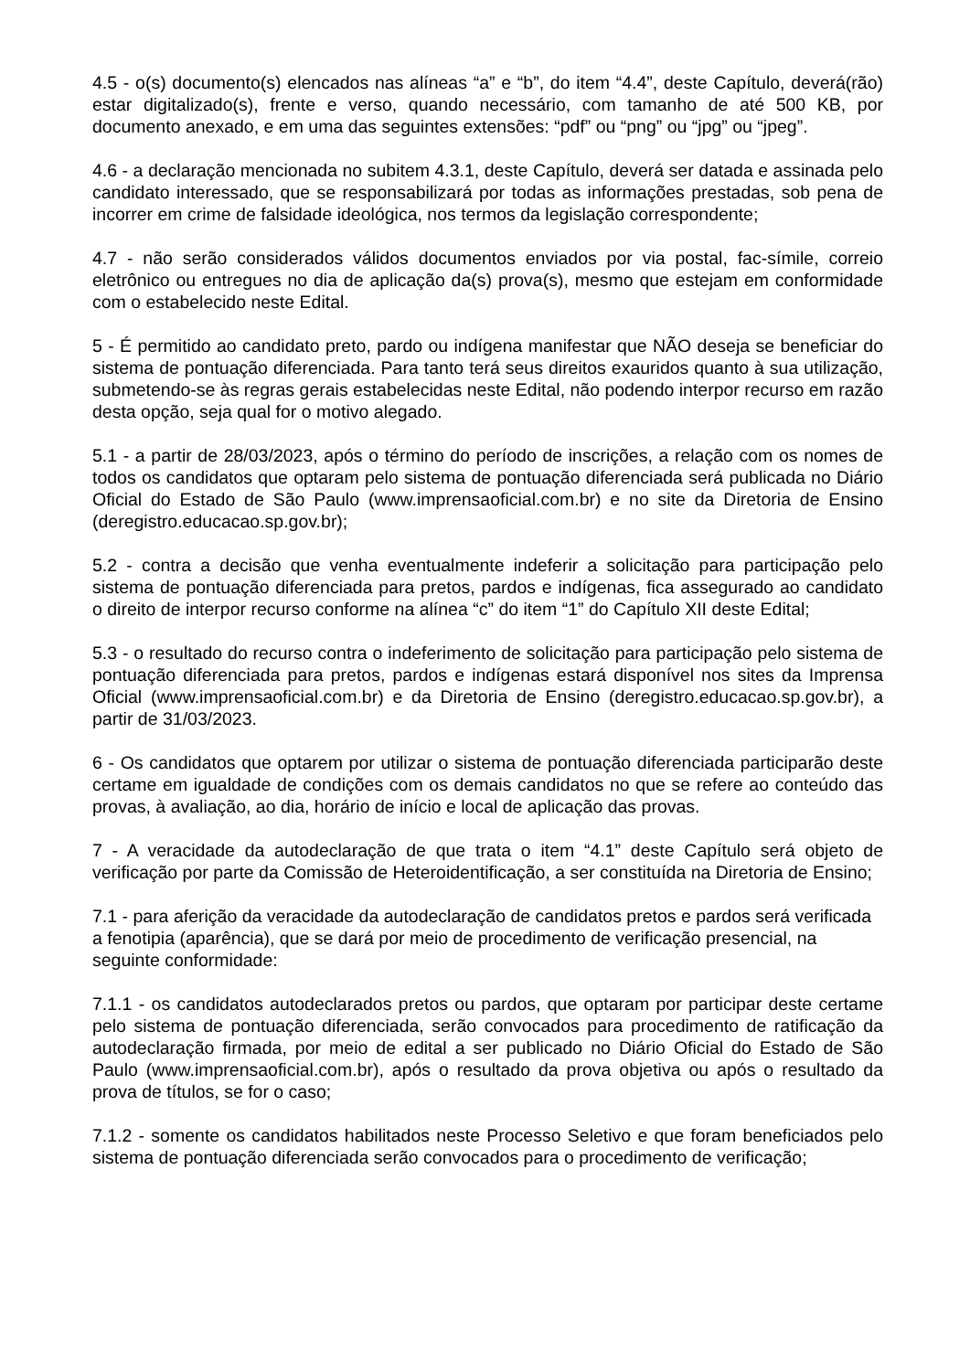4.5 - o(s) documento(s) elencados nas alíneas “a” e “b”, do item “4.4”, deste Capítulo, deverá(rão) estar digitalizado(s), frente e verso, quando necessário, com tamanho de até 500 KB, por documento anexado, e em uma das seguintes extensões: “pdf” ou “png” ou “jpg” ou “jpeg”.
4.6 - a declaração mencionada no subitem 4.3.1, deste Capítulo, deverá ser datada e assinada pelo candidato interessado, que se responsabilizará por todas as informações prestadas, sob pena de incorrer em crime de falsidade ideológica, nos termos da legislação correspondente;
4.7 - não serão considerados válidos documentos enviados por via postal, fac-símile, correio eletrônico ou entregues no dia de aplicação da(s) prova(s), mesmo que estejam em conformidade com o estabelecido neste Edital.
5 - É permitido ao candidato preto, pardo ou indígena manifestar que NÃO deseja se beneficiar do sistema de pontuação diferenciada. Para tanto terá seus direitos exauridos quanto à sua utilização, submetendo-se às regras gerais estabelecidas neste Edital, não podendo interpor recurso em razão desta opção, seja qual for o motivo alegado.
5.1 - a partir de 28/03/2023, após o término do período de inscrições, a relação com os nomes de todos os candidatos que optaram pelo sistema de pontuação diferenciada será publicada no Diário Oficial do Estado de São Paulo (www.imprensaoficial.com.br) e no site da Diretoria de Ensino (deregistro.educacao.sp.gov.br);
5.2 - contra a decisão que venha eventualmente indeferir a solicitação para participação pelo sistema de pontuação diferenciada para pretos, pardos e indígenas, fica assegurado ao candidato o direito de interpor recurso conforme na alínea “c” do item “1” do Capítulo XII deste Edital;
5.3 - o resultado do recurso contra o indeferimento de solicitação para participação pelo sistema de pontuação diferenciada para pretos, pardos e indígenas estará disponível nos sites da Imprensa Oficial (www.imprensaoficial.com.br) e da Diretoria de Ensino (deregistro.educacao.sp.gov.br), a partir de 31/03/2023.
6 - Os candidatos que optarem por utilizar o sistema de pontuação diferenciada participarão deste certame em igualdade de condições com os demais candidatos no que se refere ao conteúdo das provas, à avaliação, ao dia, horário de início e local de aplicação das provas.
7 - A veracidade da autodeclaração de que trata o item “4.1” deste Capítulo será objeto de verificação por parte da Comissão de Heteroidentificação, a ser constituída na Diretoria de Ensino;
7.1 - para aferição da veracidade da autodeclaração de candidatos pretos e pardos será verificada a fenotipia (aparência), que se dará por meio de procedimento de verificação presencial, na seguinte conformidade:
7.1.1 - os candidatos autodeclarados pretos ou pardos, que optaram por participar deste certame pelo sistema de pontuação diferenciada, serão convocados para procedimento de ratificação da autodeclaração firmada, por meio de edital a ser publicado no Diário Oficial do Estado de São Paulo (www.imprensaoficial.com.br), após o resultado da prova objetiva ou após o resultado da prova de títulos, se for o caso;
7.1.2 - somente os candidatos habilitados neste Processo Seletivo e que foram beneficiados pelo sistema de pontuação diferenciada serão convocados para o procedimento de verificação;